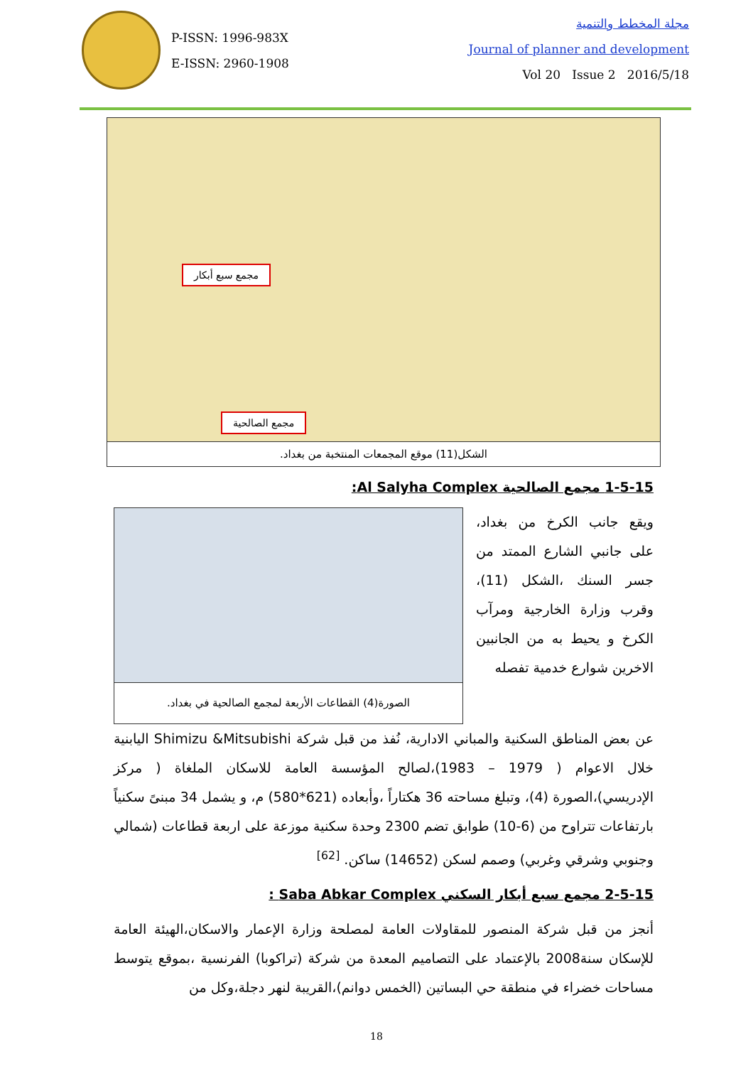P-ISSN: 1996-983X
E-ISSN: 2960-1908
مجلة المخطط والتنمية
Journal of planner and development
Vol 20 Issue 2 2016/5/18
مجمع الصالحية
مجمع سبع أبكار
الشكل(11) موقع المجمعات المنتخبة من بغداد.
1-5-15 مجمع الصالحية Al Salyha Complex:
ويقع جانب الكرخ من بغداد، على جانبي الشارع الممتد من جسر السنك ،الشكل (11)، وقرب وزارة الخارجية ومرآب الكرخ و يحيط به من الجانبين الاخرين شوارع خدمية تفصله
الصورة(4) القطاعات الأربعة لمجمع الصالحية في بغداد.
عن بعض المناطق السكنية والمباني الادارية، نُفذ من قبل شركة Shimizu &Mitsubishi اليابنية خلال الاعوام ( 1979 – 1983)،لصالح المؤسسة العامة للاسكان الملغاة ( مركز الإدريسي)،الصورة (4)، وتبلغ مساحته 36 هكتاراً ،وأبعاده (621*580) م، و يشمل 34 مبنىً سكنياً بارتفاعات تتراوح من (6-10) طوابق تضم 2300 وحدة سكنية موزعة على اربعة قطاعات (شمالي وجنوبي وشرقي وغربي) وصمم لسكن (14652) ساكن. <sup>[62]</sup>
2-5-15 مجمع سبع أبكار السكني Saba Abkar Complex :
أنجز من قبل شركة المنصور للمقاولات العامة لمصلحة وزارة الإعمار والاسكان،الهيئة العامة للإسكان سنة2008 بالإعتماد على التصاميم المعدة من شركة (تراكوبا) الفرنسية ،بموقع يتوسط مساحات خضراء في منطقة حي البساتين (الخمس دوانم)،القريبة لنهر دجلة،وكل من
18